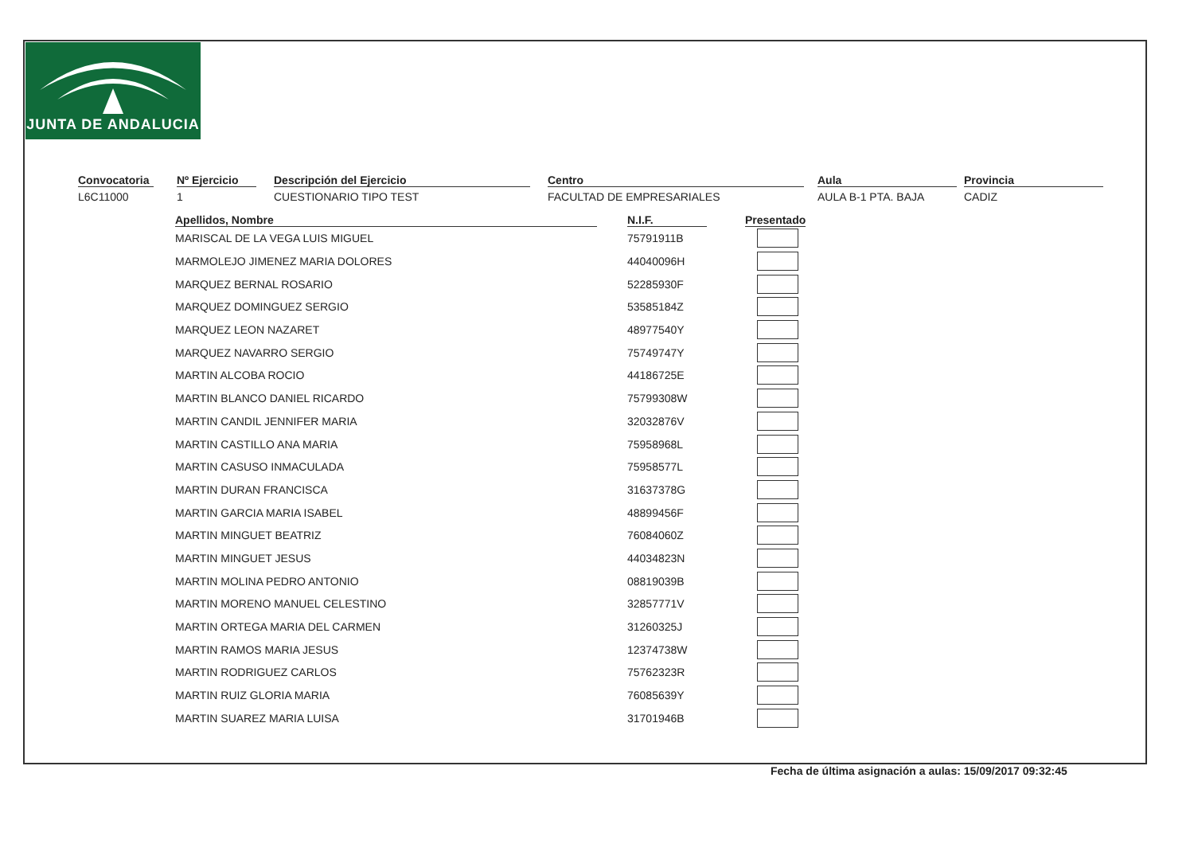JUNTA DE ANDALUCIA
Convocatoria
L6C11000
Nº Ejercicio
1
Descripción del Ejercicio
CUESTIONARIO TIPO TEST
Centro
FACULTAD DE EMPRESARIALES
Aula
AULA B-1 PTA. BAJA
Provincia
CADIZ
| Apellidos, Nombre | | N.I.F. | | Presentado |
| --- | --- | --- | --- | --- |
| MARISCAL DE LA VEGA LUIS MIGUEL | | 75791911B | | |
| MARMOLEJO JIMENEZ MARIA DOLORES | | 44040096H | | |
| MARQUEZ BERNAL ROSARIO | | 52285930F | | |
| MARQUEZ DOMINGUEZ SERGIO | | 53585184Z | | |
| MARQUEZ LEON NAZARET | | 48977540Y | | |
| MARQUEZ NAVARRO SERGIO | | 75749747Y | | |
| MARTIN ALCOBA ROCIO | | 44186725E | | |
| MARTIN BLANCO DANIEL RICARDO | | 75799308W | | |
| MARTIN CANDIL JENNIFER MARIA | | 32032876V | | |
| MARTIN CASTILLO ANA MARIA | | 75958968L | | |
| MARTIN CASUSO INMACULADA | | 75958577L | | |
| MARTIN DURAN FRANCISCA | | 31637378G | | |
| MARTIN GARCIA MARIA ISABEL | | 48899456F | | |
| MARTIN MINGUET BEATRIZ | | 76084060Z | | |
| MARTIN MINGUET JESUS | | 44034823N | | |
| MARTIN MOLINA PEDRO ANTONIO | | 08819039B | | |
| MARTIN MORENO MANUEL CELESTINO | | 32857771V | | |
| MARTIN ORTEGA MARIA DEL CARMEN | | 31260325J | | |
| MARTIN RAMOS MARIA JESUS | | 12374738W | | |
| MARTIN RODRIGUEZ CARLOS | | 75762323R | | |
| MARTIN RUIZ GLORIA MARIA | | 76085639Y | | |
| MARTIN SUAREZ MARIA LUISA | | 31701946B | | |
Fecha de última asignación a aulas: 15/09/2017 09:32:45